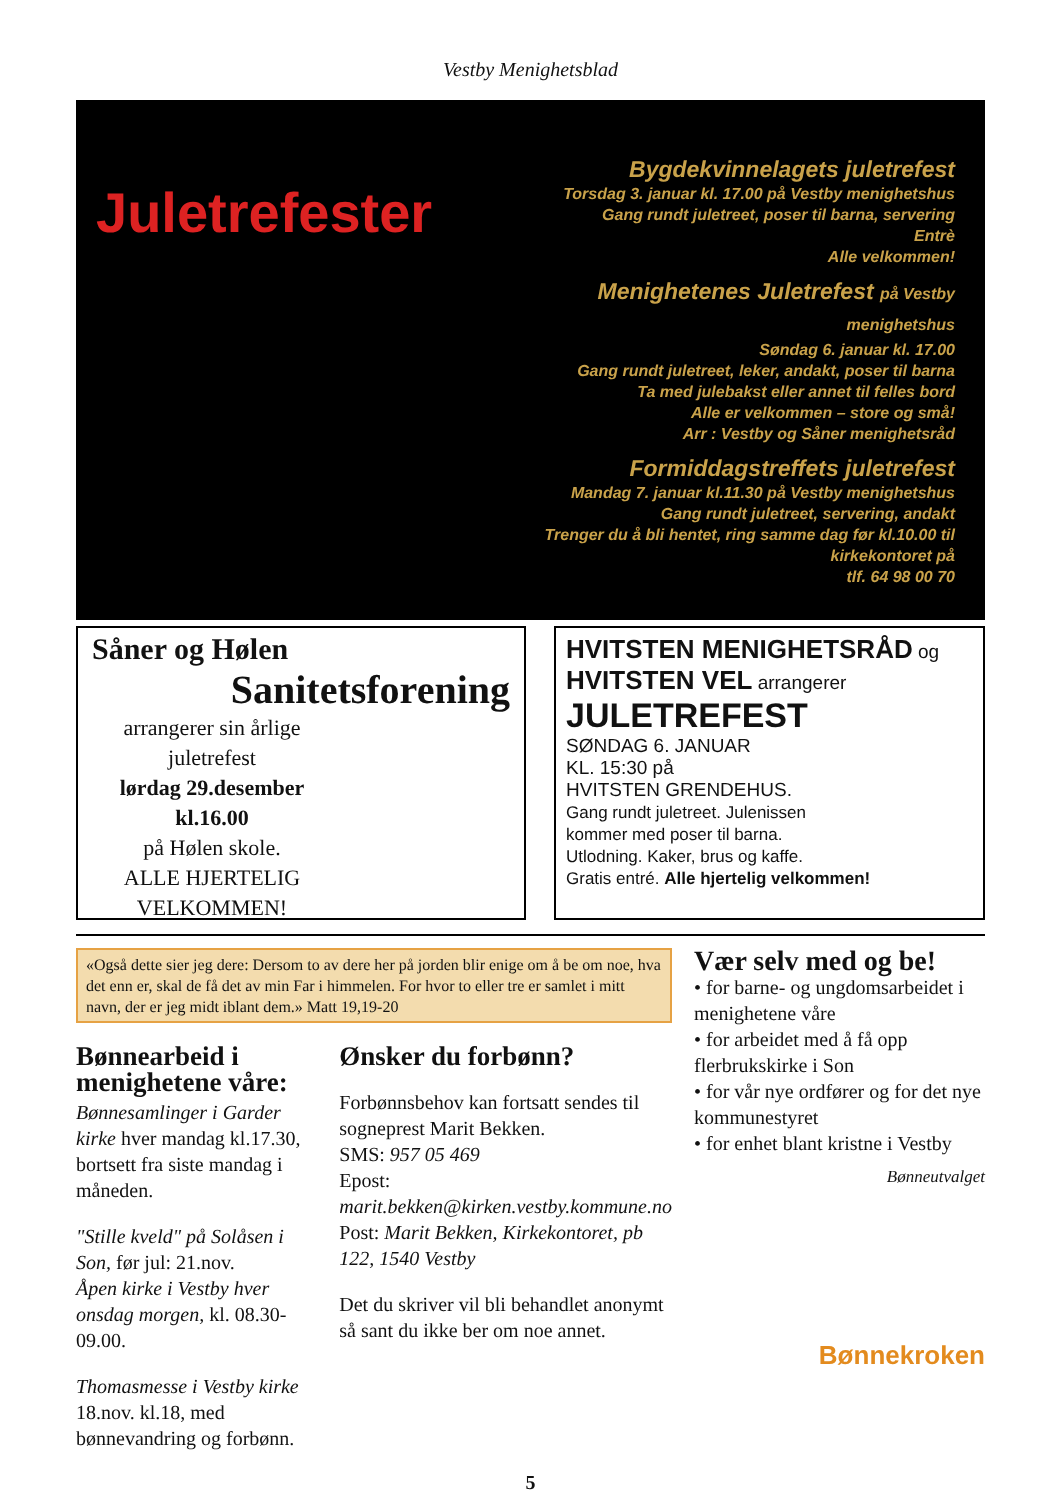Vestby Menighetsblad
Juletrefester
Bygdekvinnelagets juletrefest
Torsdag 3. januar kl. 17.00 på Vestby menighetshus
Gang rundt juletreet, poser til barna, servering
Entrè
Alle velkommen!
Menighetenes Juletrefest på Vestby menighetshus
Søndag 6. januar kl. 17.00
Gang rundt juletreet, leker, andakt, poser til barna
Ta med julebakst eller annet til felles bord
Alle er velkommen – store og små!
Arr : Vestby og Såner menighetsråd
Formiddagstreffets juletrefest
Mandag 7. januar kl.11.30 på Vestby menighetshus
Gang rundt juletreet, servering, andakt
Trenger du å bli hentet, ring samme dag før kl.10.00 til kirkekontoret på
tlf. 64 98 00 70
Såner og Hølen
Sanitetsforening
arrangerer sin årlige juletrefest
lørdag 29.desember kl.16.00
på Hølen skole.
ALLE HJERTELIG VELKOMMEN!
HVITSTEN MENIGHETSRÅD og
HVITSTEN VEL arrangerer
JULETREFEST
SØNDAG 6. JANUAR
KL. 15:30 på
HVITSTEN GRENDEHUS.
Gang rundt juletreet. Julenissen
kommer med poser til barna.
Utlodning. Kaker, brus og kaffe.
Gratis entré. Alle hjertelig velkommen!
«Også dette sier jeg dere: Dersom to av dere her på jorden blir enige om å be om noe, hva det enn er, skal de få det av min Far i himmelen. For hvor to eller tre er samlet i mitt navn, der er jeg midt iblant dem.» Matt 19,19-20
Bønnearbeid i menighetene våre:
Bønnesamlinger i Garder kirke hver mandag kl.17.30, bortsett fra siste mandag i måneden.
"Stille kveld" på Solåsen i Son, før jul: 21.nov.
Åpen kirke i Vestby hver onsdag morgen, kl. 08.30-09.00.
Thomasmesse i Vestby kirke 18.nov. kl.18, med bønnevandring og forbønn.
Ønsker du forbønn?
Forbønnsbehov kan fortsatt sendes til sogneprest Marit Bekken.
SMS: 957 05 469
Epost: marit.bekken@kirken.vestby.kommune.no
Post: Marit Bekken, Kirkekontoret, pb 122, 1540 Vestby
Det du skriver vil bli behandlet anonymt så sant du ikke ber om noe annet.
Vær selv med og be!
• for barne- og ungdomsarbeidet i menighetene våre
• for arbeidet med å få opp flerbrukskirke i Son
• for vår nye ordfører og for det nye kommunestyret
• for enhet blant kristne i Vestby
Bønneutvalget
Bønnekroken
5